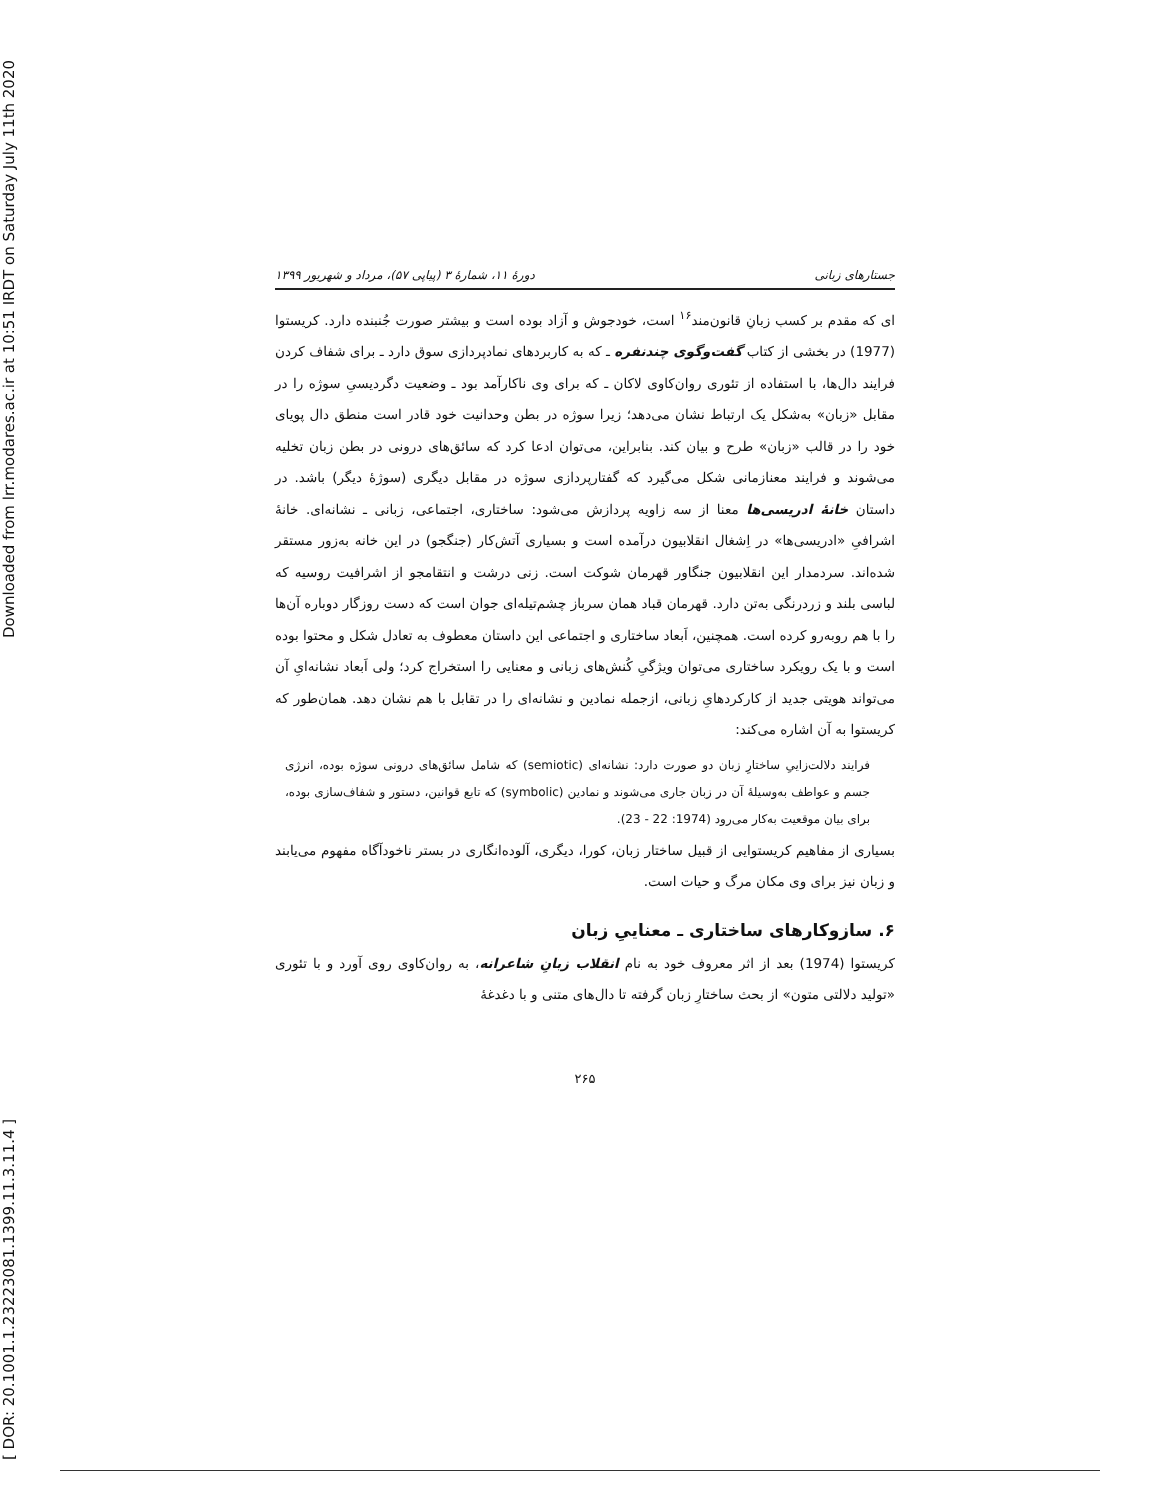[ DOR: 20.1001.1.23223081.1399.11.3.11.4 ] Downloaded from lrr.modares.ac.ir at 10:51 IRDT on Saturday July 11th 2020
جستارهای زبانی دورهٔ ۱۱، شمارهٔ ۳ (پیاپی ۵۷)، مرداد و شهریور ۱۳۹۹
ای که مقدم بر کسب زبانِ قانون‌مند<sup>۱۶</sup> است، خودجوش و آزاد بوده است و بیشتر صورت جُنبنده دارد. کریستوا (1977) در بخشی از کتاب گفت‌وگوی چندنفره ـ که به کاربردهای نمادپردازی سوق دارد ـ برای شفاف کردن فرایند دال‌ها، با استفاده از تئوری روان‌کاوی لاکان ـ که برای وی ناکارآمد بود ـ وضعیت دگردیسیِ سوژه را در مقابل «زبان» به‌شکل یک ارتباط نشان می‌دهد؛ زیرا سوژه در بطن وحدانیت خود قادر است منطق دال پویای خود را در قالب «زبان» طرح و بیان کند. بنابراین، می‌توان ادعا کرد که سائق‌های درونی در بطن زبان تخلیه می‌شوند و فرایند معنازمانی شکل می‌گیرد که گفتارپردازی سوژه در مقابل دیگری (سوژهٔ دیگر) باشد. در داستان خانهٔ ادریسی‌ها معنا از سه زاویه پردازش می‌شود: ساختاری، اجتماعی، زبانی ـ نشانه‌ای. خانهٔ اشرافیِ «ادریسی‌ها» در اِشغال انقلابیون درآمده است و بسیاری آتش‌کار (جنگجو) در این خانه به‌زور مستقر شده‌اند. سردمدار این انقلابیون جنگاور قهرمان شوکت است. زنی درشت و انتقامجو از اشرافیت روسیه که لباسی بلند و زردرنگی به‌تن دارد. قهرمان قباد همان سرباز چشم‌تیله‌ای جوان است که دست روزگار دوباره آن‌ها را با هم روبه‌رو کرده است. همچنین، اَبعاد ساختاری و اجتماعی این داستان معطوف به تعادل شکل و محتوا بوده است و با یک رویکرد ساختاری می‌توان ویژگیِ کُنش‌های زبانی و معنایی را استخراج کرد؛ ولی اَبعاد نشانه‌ایِ آن می‌تواند هویتی جدید از کارکردهایِ زبانی، ازجمله نمادین و نشانه‌ای را در تقابل با هم نشان دهد. همان‌طور که کریستوا به آن اشاره می‌کند:
فرایند دلالت‌زاییِ ساختارِ زبان دو صورت دارد: نشانه‌ای (semiotic) که شامل سائق‌های درونی سوژه بوده، انرژی جسم و عواطف به‌وسیلهٔ آن در زبان جاری می‌شوند و نمادین (symbolic) که تابع قوانین، دستور و شفاف‌سازی بوده، برای بیان موقعیت به‌کار می‌رود (1974: 22 - 23).
بسیاری از مفاهیم کریستوایی از قبیل ساختار زبان، کورا، دیگری، آلوده‌انگاری در بستر ناخودآگاه مفهوم می‌یابند و زبان نیز برای وی مکان مرگ و حیات است.
۶. سازوکارهای ساختاری ـ معناییِ زبان
کریستوا (1974) بعد از اثر معروف خود به نام انقلاب زبانِ شاعرانه، به روان‌کاوی روی آورد و با تئوری «تولید دلالتی متون» از بحث ساختارِ زبان گرفته تا دال‌های متنی و با دغدغهٔ
۲۶۵